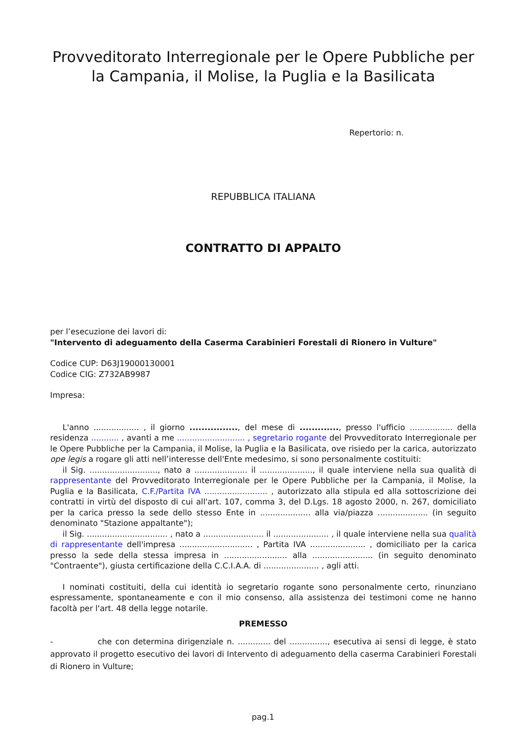Provveditorato Interregionale per le Opere Pubbliche per la Campania, il Molise, la Puglia e la Basilicata
Repertorio: n.
REPUBBLICA ITALIANA
CONTRATTO DI APPALTO
per l’esecuzione dei lavori di:
"Intervento di adeguamento della Caserma Carabinieri Forestali di Rionero in Vulture"
Codice CUP: D63J19000130001
Codice CIG: Z732AB9987
Impresa:
L'anno .................. , il giorno ................, del mese di ............., presso l'ufficio ................. della residenza ........... , avanti a me ........................... , segretario rogante del Provveditorato Interregionale per le Opere Pubbliche per la Campania, il Molise, la Puglia e la Basilicata, ove risiedo per la carica, autorizzato ope legis a rogare gli atti nell’interesse dell'Ente medesimo, si sono personalmente costituiti:
il Sig. ..........................., nato a ..................... il ....................., il quale interviene nella sua qualità di rappresentante del Provveditorato Interregionale per le Opere Pubbliche per la Campania, il Molise, la Puglia e la Basilicata, C.F./Partita IVA ......................... , autorizzato alla stipula ed alla sottoscrizione dei contratti in virtù del disposto di cui all'art. 107, comma 3, del D.Lgs. 18 agosto 2000, n. 267, domiciliato per la carica presso la sede dello stesso Ente in .................... alla via/piazza .................... (in seguito denominato "Stazione appaltante");
il Sig. ................................ , nato a ........................ il ...................... , il quale interviene nella sua qualità di rappresentante dell'impresa ............................. , Partita IVA ...................... , domiciliato per la carica presso la sede della stessa impresa in ......................... alla ........................ (in seguito denominato "Contraente"), giusta certificazione della C.C.I.A.A. di ...................... , agli atti.
I nominati costituiti, della cui identità io segretario rogante sono personalmente certo, rinunziano espressamente, spontaneamente e con il mio consenso, alla assistenza dei testimoni come ne hanno facoltà per l'art. 48 della legge notarile.
PREMESSO
- che con determina dirigenziale n. ............. del ..............., esecutiva ai sensi di legge, è stato approvato il progetto esecutivo dei lavori di Intervento di adeguamento della caserma Carabinieri Forestali di Rionero in Vulture;
pag.1